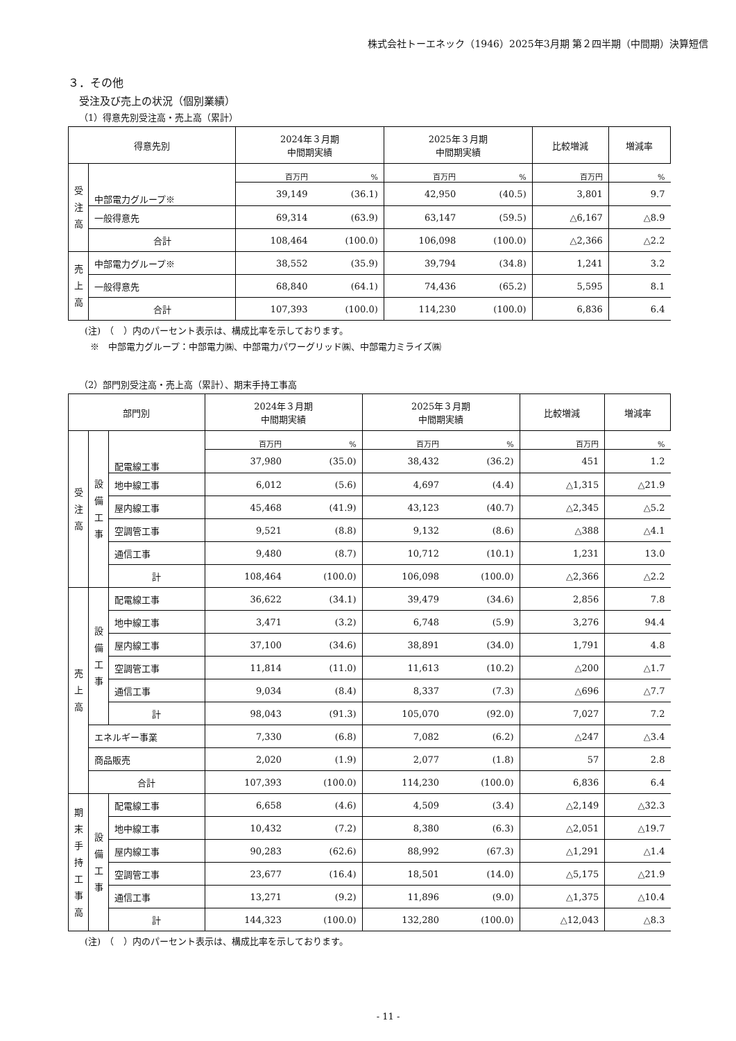株式会社トーエネック（1946）2025年3月期 第２四半期（中間期）決算短信
３．その他
受注及び売上の状況（個別業績）
（1）得意先別受注高・売上高（累計）
| 得意先別 | | 2024年３月期 中間期実績 | | 2025年３月期 中間期実績 | | 比較増減 | 増減率 |
| --- | --- | --- | --- | --- | --- | --- | --- |
| 受 注 高 | 中部電力グループ※ | 百万円 | % | 百万円 | % | 百万円 | % |
| | | 39,149 | (36.1) | 42,950 | (40.5) | 3,801 | 9.7 |
| | 一般得意先 | 69,314 | (63.9) | 63,147 | (59.5) | △6,167 | △8.9 |
| | 合計 | 108,464 | (100.0) | 106,098 | (100.0) | △2,366 | △2.2 |
| 売 上 高 | 中部電力グループ※ | 38,552 | (35.9) | 39,794 | (34.8) | 1,241 | 3.2 |
| | 一般得意先 | 68,840 | (64.1) | 74,436 | (65.2) | 5,595 | 8.1 |
| | 合計 | 107,393 | (100.0) | 114,230 | (100.0) | 6,836 | 6.4 |
(注)　（　）内のパーセント表示は、構成比率を示しております。
※　中部電力グループ：中部電力㈱、中部電力パワーグリッド㈱、中部電力ミライズ㈱
（2）部門別受注高・売上高（累計）、期末手持工事高
| 部門別 | | | 2024年３月期 中間期実績 | | 2025年３月期 中間期実績 | | 比較増減 | 増減率 |
| --- | --- | --- | --- | --- | --- | --- | --- | --- |
| 受 注 高 | 設 備 工 事 | 配電線工事 | 百万円 | % | 百万円 | % | 百万円 | % |
| | | | 37,980 | (35.0) | 38,432 | (36.2) | 451 | 1.2 |
| | | 地中線工事 | 6,012 | (5.6) | 4,697 | (4.4) | △1,315 | △21.9 |
| | | 屋内線工事 | 45,468 | (41.9) | 43,123 | (40.7) | △2,345 | △5.2 |
| | | 空調管工事 | 9,521 | (8.8) | 9,132 | (8.6) | △388 | △4.1 |
| | | 通信工事 | 9,480 | (8.7) | 10,712 | (10.1) | 1,231 | 13.0 |
| | | 計 | 108,464 | (100.0) | 106,098 | (100.0) | △2,366 | △2.2 |
| 売 上 高 | 設 備 工 事 | 配電線工事 | 36,622 | (34.1) | 39,479 | (34.6) | 2,856 | 7.8 |
| | | 地中線工事 | 3,471 | (3.2) | 6,748 | (5.9) | 3,276 | 94.4 |
| | | 屋内線工事 | 37,100 | (34.6) | 38,891 | (34.0) | 1,791 | 4.8 |
| | | 空調管工事 | 11,814 | (11.0) | 11,613 | (10.2) | △200 | △1.7 |
| | | 通信工事 | 9,034 | (8.4) | 8,337 | (7.3) | △696 | △7.7 |
| | | 計 | 98,043 | (91.3) | 105,070 | (92.0) | 7,027 | 7.2 |
| | エネルギー事業 | | 7,330 | (6.8) | 7,082 | (6.2) | △247 | △3.4 |
| | 商品販売 | | 2,020 | (1.9) | 2,077 | (1.8) | 57 | 2.8 |
| | 合計 | | 107,393 | (100.0) | 114,230 | (100.0) | 6,836 | 6.4 |
| 期 末 手 持 工 事 高 | 設 備 工 事 | 配電線工事 | 6,658 | (4.6) | 4,509 | (3.4) | △2,149 | △32.3 |
| | | 地中線工事 | 10,432 | (7.2) | 8,380 | (6.3) | △2,051 | △19.7 |
| | | 屋内線工事 | 90,283 | (62.6) | 88,992 | (67.3) | △1,291 | △1.4 |
| | | 空調管工事 | 23,677 | (16.4) | 18,501 | (14.0) | △5,175 | △21.9 |
| | | 通信工事 | 13,271 | (9.2) | 11,896 | (9.0) | △1,375 | △10.4 |
| | | 計 | 144,323 | (100.0) | 132,280 | (100.0) | △12,043 | △8.3 |
(注)　（　）内のパーセント表示は、構成比率を示しております。
- 11 -